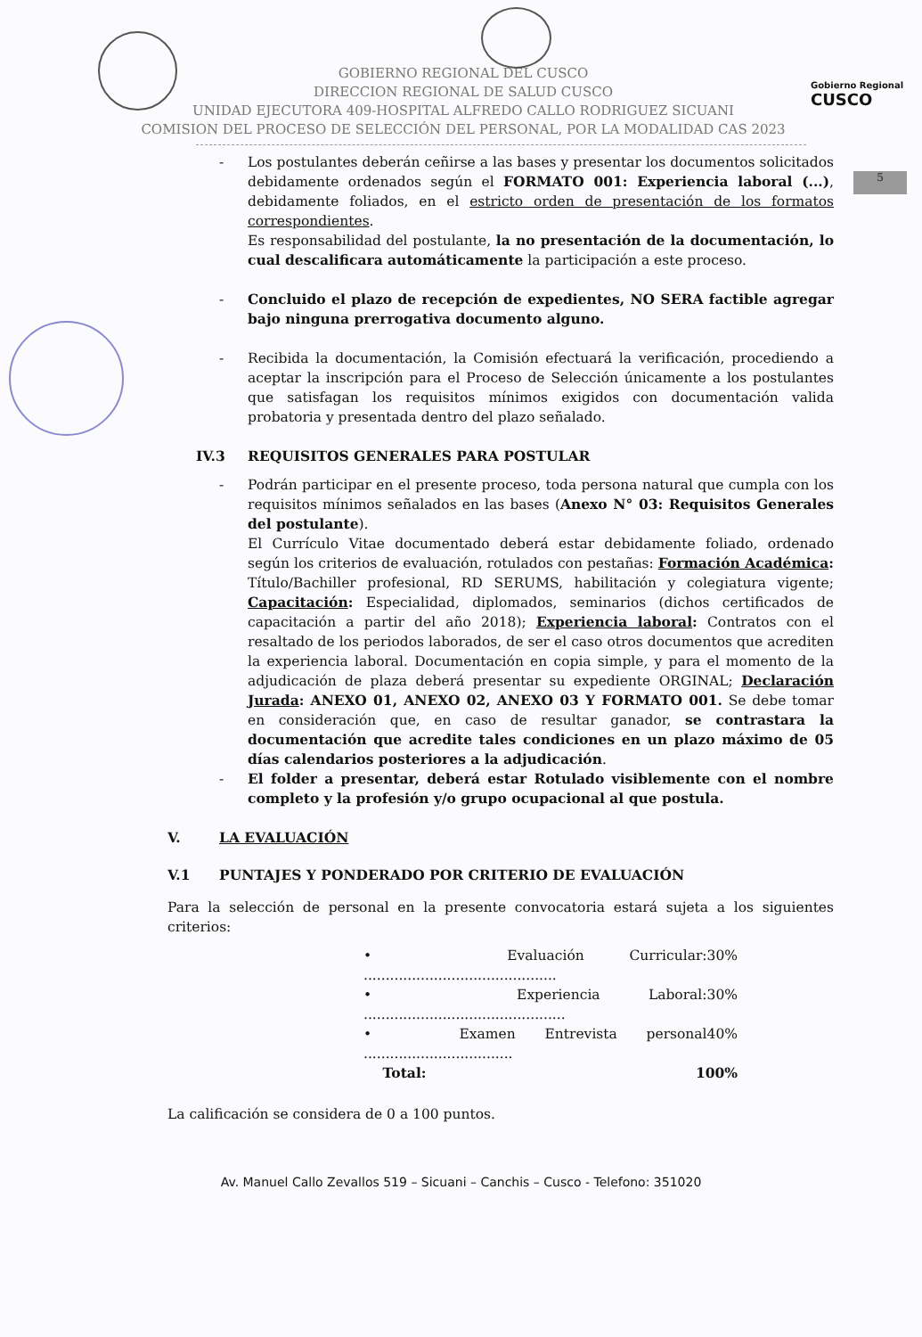Gobierno Regional
CUSCO
5
GOBIERNO REGIONAL DEL CUSCO
DIRECCION REGIONAL DE SALUD CUSCO
UNIDAD EJECUTORA 409-HOSPITAL ALFREDO CALLO RODRIGUEZ SICUANI
COMISION DEL PROCESO DE SELECCIÓN DEL PERSONAL, POR LA MODALIDAD CAS 2023
- Los postulantes deberán ceñirse a las bases y presentar los documentos solicitados debidamente ordenados según el FORMATO 001: Experiencia laboral (...), debidamente foliados, en el estricto orden de presentación de los formatos correspondientes.
Es responsabilidad del postulante, la no presentación de la documentación, lo cual descalificara automáticamente la participación a este proceso.
- Concluido el plazo de recepción de expedientes, NO SERA factible agregar bajo ninguna prerrogativa documento alguno.
- Recibida la documentación, la Comisión efectuará la verificación, procediendo a aceptar la inscripción para el Proceso de Selección únicamente a los postulantes que satisfagan los requisitos mínimos exigidos con documentación valida probatoria y presentada dentro del plazo señalado.
IV.3 REQUISITOS GENERALES PARA POSTULAR
- Podrán participar en el presente proceso, toda persona natural que cumpla con los requisitos mínimos señalados en las bases (Anexo N° 03: Requisitos Generales del postulante).
El Currículo Vitae documentado deberá estar debidamente foliado, ordenado según los criterios de evaluación, rotulados con pestañas: Formación Académica: Título/Bachiller profesional, RD SERUMS, habilitación y colegiatura vigente; Capacitación: Especialidad, diplomados, seminarios (dichos certificados de capacitación a partir del año 2018); Experiencia laboral: Contratos con el resaltado de los periodos laborados, de ser el caso otros documentos que acrediten la experiencia laboral. Documentación en copia simple, y para el momento de la adjudicación de plaza deberá presentar su expediente ORGINAL; Declaración Jurada: ANEXO 01, ANEXO 02, ANEXO 03 Y FORMATO 001. Se debe tomar en consideración que, en caso de resultar ganador, se contrastara la documentación que acredite tales condiciones en un plazo máximo de 05 días calendarios posteriores a la adjudicación.
- El folder a presentar, deberá estar Rotulado visiblemente con el nombre completo y la profesión y/o grupo ocupacional al que postula.
V. LA EVALUACIÓN
V.1 PUNTAJES Y PONDERADO POR CRITERIO DE EVALUACIÓN
Para la selección de personal en la presente convocatoria estará sujeta a los siguientes criterios:
• Evaluación Curricular: ............................................ 30%
• Experiencia Laboral: .............................................. 30%
• Examen Entrevista personal .................................. 40%
Total: 100%
La calificación se considera de 0 a 100 puntos.
Av. Manuel Callo Zevallos 519 – Sicuani – Canchis – Cusco - Telefono: 351020